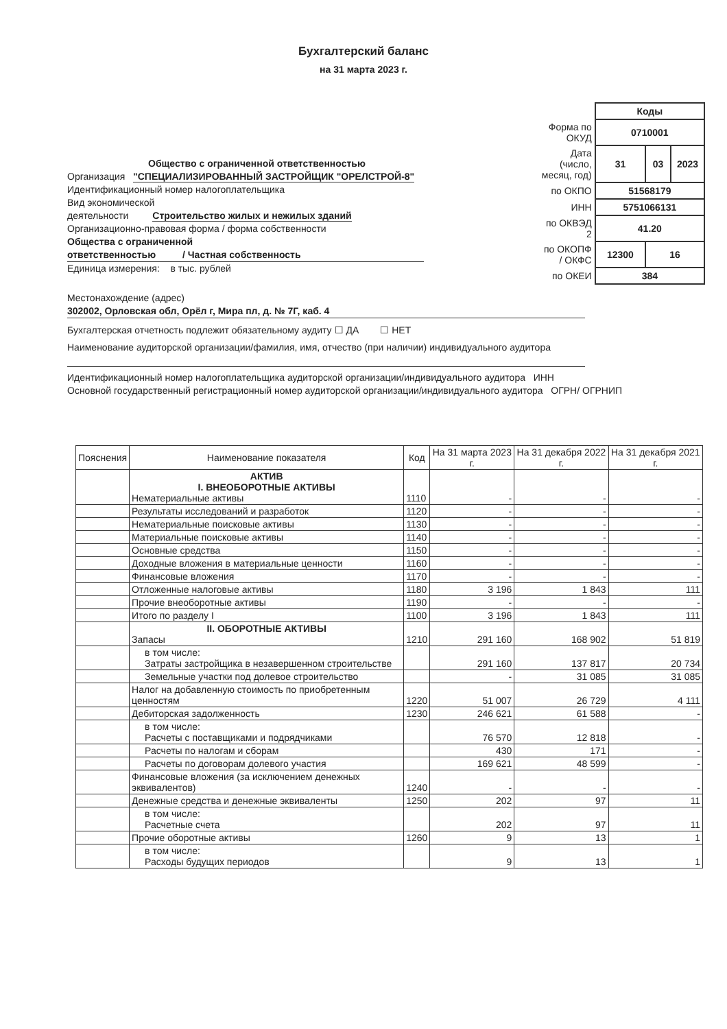Бухгалтерский баланс
на 31 марта 2023 г.
Общество с ограниченной ответственностью
Организация "СПЕЦИАЛИЗИРОВАННЫЙ ЗАСТРОЙЩИК "ОРЕЛСТРОЙ-8"
Идентификационный номер налогоплательщика
Вид экономической
деятельности Строительство жилых и нежилых зданий
Организационно-правовая форма / форма собственности
Общества с ограниченной
ответственностью / Частная собственность
Единица измерения: в тыс. рублей
| | Коды | | |
| Форма по ОКУД | 0710001 | | |
| Дата (число, месяц, год) | 31 | 03 | 2023 |
| по ОКПО | 51568179 | | |
| ИНН | 5751066131 | | |
| по ОКВЭД 2 | 41.20 | | |
| по ОКОПФ / ОКФС | 12300 | 16 | |
| по ОКЕИ | 384 | | |
Местонахождение (адрес)
302002, Орловская обл, Орёл г, Мира пл, д. № 7Г, каб. 4
Бухгалтерская отчетность подлежит обязательному аудиту ☐ ДА ☐ НЕТ
Наименование аудиторской организации/фамилия, имя, отчество (при наличии) индивидуального аудитора
Идентификационный номер налогоплательщика аудиторской организации/индивидуального аудитора ИНН
Основной государственный регистрационный номер аудиторской организации/индивидуального аудитора ОГРН/ ОГРНИП
| Пояснения | Наименование показателя | Код | На 31 марта 2023 г. | На 31 декабря 2022 г. | На 31 декабря 2021 г. |
| --- | --- | --- | --- | --- | --- |
| | АКТИВ I. ВНЕОБОРОТНЫЕ АКТИВЫ Нематериальные активы | 1110 | - | - | - |
| | Результаты исследований и разработок | 1120 | - | - | - |
| | Нематериальные поисковые активы | 1130 | - | - | - |
| | Материальные поисковые активы | 1140 | - | - | - |
| | Основные средства | 1150 | - | - | - |
| | Доходные вложения в материальные ценности | 1160 | - | - | - |
| | Финансовые вложения | 1170 | - | - | - |
| | Отложенные налоговые активы | 1180 | 3 196 | 1 843 | 111 |
| | Прочие внеоборотные активы | 1190 | - | - | - |
| | Итого по разделу I | 1100 | 3 196 | 1 843 | 111 |
| | II. ОБОРОТНЫЕ АКТИВЫ Запасы | 1210 | 291 160 | 168 902 | 51 819 |
| | в том числе: Затраты застройщика в незавершенном строительстве | | 291 160 | 137 817 | 20 734 |
| | Земельные участки под долевое строительство | | - | 31 085 | 31 085 |
| | Налог на добавленную стоимость по приобретенным ценностям | 1220 | 51 007 | 26 729 | 4 111 |
| | Дебиторская задолженность | 1230 | 246 621 | 61 588 | - |
| | в том числе: Расчеты с поставщиками и подрядчиками | | 76 570 | 12 818 | - |
| | Расчеты по налогам и сборам | | 430 | 171 | - |
| | Расчеты по договорам долевого участия | | 169 621 | 48 599 | - |
| | Финансовые вложения (за исключением денежных эквивалентов) | 1240 | - | - | - |
| | Денежные средства и денежные эквиваленты | 1250 | 202 | 97 | 11 |
| | в том числе: Расчетные счета | | 202 | 97 | 11 |
| | Прочие оборотные активы | 1260 | 9 | 13 | 1 |
| | в том числе: Расходы будущих периодов | | 9 | 13 | 1 |